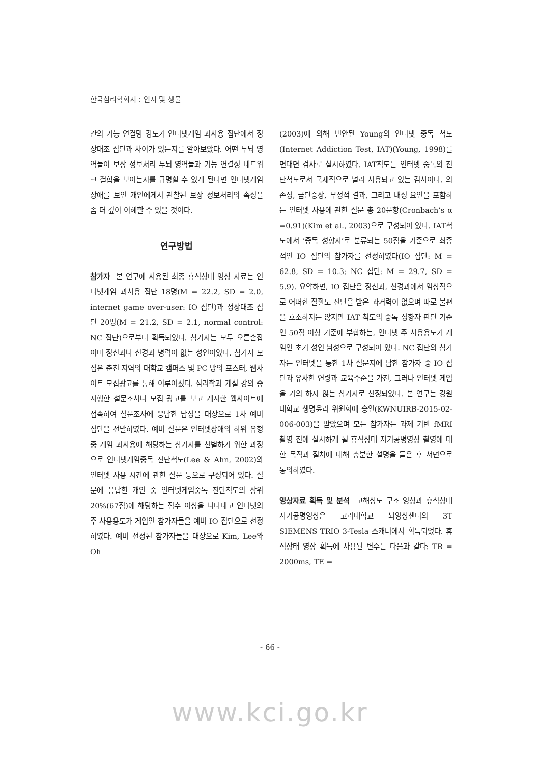한국심리학회지 : 인지 및 생물
간의 기능 연결망 강도가 인터넷게임 과사용 집단에서 정상대조 집단과 차이가 있는지를 알아보았다. 어떤 두뇌 영역들이 보상 정보처리 두뇌 영역들과 기능 연결성 네트워크 결합을 보이는지를 규명할 수 있게 된다면 인터넷게임장애를 보인 개인에게서 관찰된 보상 정보처리의 속성을 좀 더 깊이 이해할 수 있을 것이다.
연구방법
참가자 본 연구에 사용된 최종 휴식상태 영상 자료는 인터넷게임 과사용 집단 18명(M = 22.2, SD = 2.0, internet game over-user: IO 집단)과 정상대조 집단 20명(M = 21.2, SD = 2.1, normal control: NC 집단)으로부터 획득되었다. 참가자는 모두 오른손잡이며 정신과나 신경과 병력이 없는 성인이었다. 참가자 모집은 춘천 지역의 대학교 캠퍼스 및 PC 방의 포스터, 웹사이트 모집광고를 통해 이루어졌다. 심리학과 개설 강의 중 시행한 설문조사나 모집 광고를 보고 게시한 웹사이트에 접속하여 설문조사에 응답한 남성을 대상으로 1차 예비 집단을 선발하였다. 예비 설문은 인터넷장애의 하위 유형 중 게임 과사용에 해당하는 참가자를 선별하기 위한 과정으로 인터넷게임중독 진단척도(Lee & Ahn, 2002)와 인터넷 사용 시간에 관한 질문 등으로 구성되어 있다. 설문에 응답한 개인 중 인터넷게임중독 진단척도의 상위 20%(67점)에 해당하는 점수 이상을 나타내고 인터넷의 주 사용용도가 게임인 참가자들을 예비 IO 집단으로 선정하였다. 예비 선정된 참가자들을 대상으로 Kim, Lee와 Oh
(2003)에 의해 번안된 Young의 인터넷 중독 척도(Internet Addiction Test, IAT)(Young, 1998)를 면대면 검사로 실시하였다. IAT척도는 인터넷 중독의 진단척도로서 국제적으로 널리 사용되고 있는 검사이다. 의존성, 금단증상, 부정적 결과, 그리고 내성 요인을 포함하는 인터넷 사용에 관한 질문 총 20문항(Cronbach’s α =0.91)(Kim et al., 2003)으로 구성되어 있다. IAT척도에서 ‘중독 성향자’로 분류되는 50점을 기준으로 최종적인 IO 집단의 참가자를 선정하였다(IO 집단: M = 62.8, SD = 10.3; NC 집단: M = 29.7, SD = 5.9). 요약하면, IO 집단은 정신과, 신경과에서 임상적으로 어떠한 질환도 진단을 받은 과거력이 없으며 따로 불편을 호소하지는 않지만 IAT 척도의 중독 성향자 판단 기준인 50점 이상 기준에 부합하는, 인터넷 주 사용용도가 게임인 초기 성인 남성으로 구성되어 있다. NC 집단의 참가자는 인터넷을 통한 1차 설문지에 답한 참가자 중 IO 집단과 유사한 연령과 교육수준을 가진, 그러나 인터넷 게임을 거의 하지 않는 참가자로 선정되었다. 본 연구는 강원대학교 생명윤리 위원회에 승인(KWNUIRB-2015-02-006-003)을 받았으며 모든 참가자는 과제 기반 fMRI 촬영 전에 실시하게 될 휴식상태 자기공명영상 촬영에 대한 목적과 절차에 대해 충분한 설명을 들은 후 서면으로 동의하였다.
영상자료 획득 및 분석 고해상도 구조 영상과 휴식상태 자기공명영상은 고려대학교 뇌영상센터의 3T SIEMENS TRIO 3-Tesla 스캐너에서 획득되었다. 휴식상태 영상 획득에 사용된 변수는 다음과 같다: TR = 2000ms, TE =
- 66 -
www.kci.go.kr